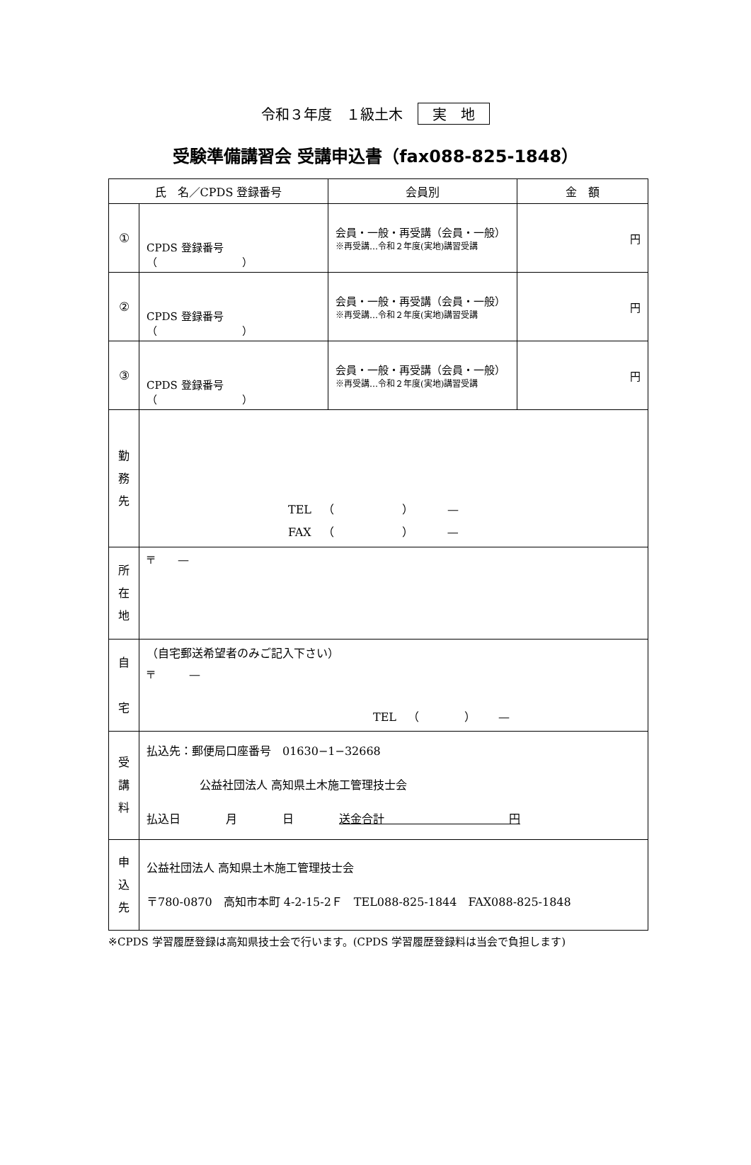令和３年度　１級土木 実　地
受験準備講習会 受講申込書（fax088-825-1848）
| 氏 名／CPDS 登録番号 | | 会員別 | 金 額 |
| --- | --- | --- | --- |
| ① | CPDS 登録番号（ ） | 会員・一般・再受講（会員・一般） ※再受講…令和２年度(実地)講習受講 | 円 |
| ② | CPDS 登録番号（ ） | 会員・一般・再受講（会員・一般） ※再受講…令和２年度(実地)講習受講 | 円 |
| ③ | CPDS 登録番号（ ） | 会員・一般・再受講（会員・一般） ※再受講…令和２年度(実地)講習受講 | 円 |
| 勤 務 先 | TEL （ ） — FAX （ ） — | | |
| 所 在 地 | 〒 — | | |
| 自 宅 | （自宅郵送希望者のみご記入下さい） 〒 — TEL （ ） — | | |
| 受 講 料 | 払込先：郵便局口座番号 01630−1−32668 公益社団法人 高知県土木施工管理技士会 払込日 月 日 送金合計 円 | | |
| 申 込 先 | 公益社団法人 高知県土木施工管理技士会 〒780-0870 高知市本町 4-2-15-2Ｆ TEL088-825-1844 FAX088-825-1848 | | |
※CPDS 学習履歴登録は高知県技士会で行います。(CPDS 学習履歴登録料は当会で負担します)